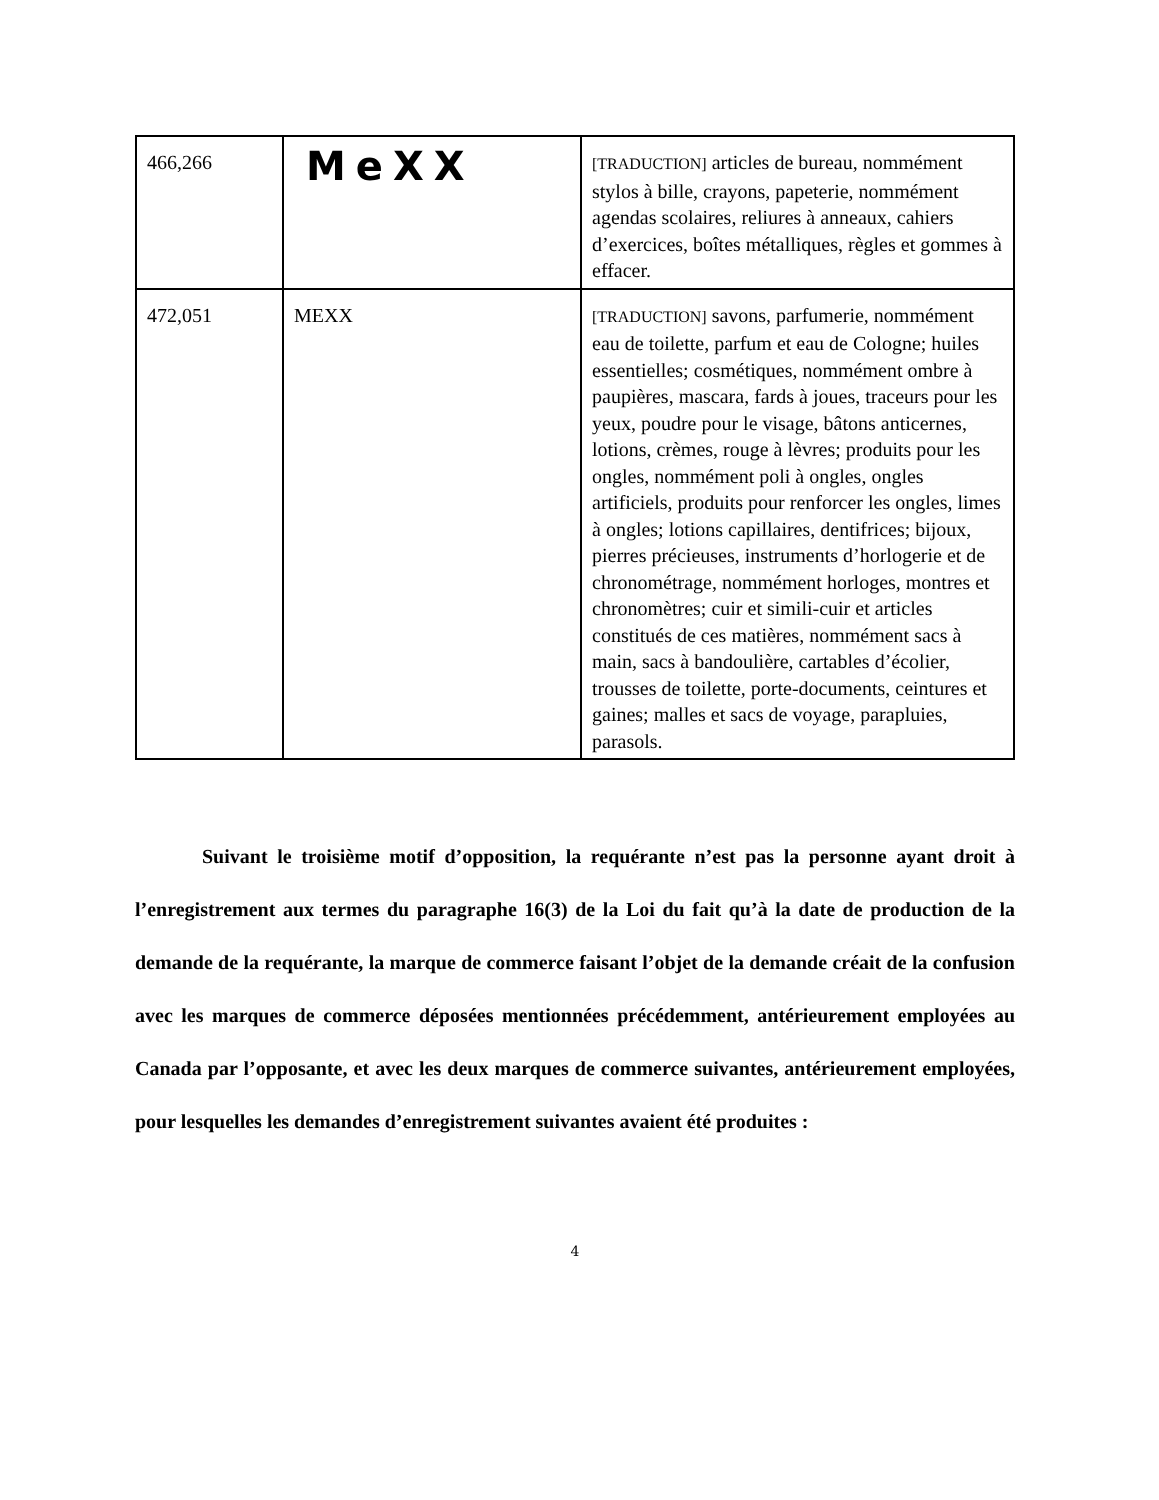| 466,266 | MeXX | [TRADUCTION] articles de bureau, nommément stylos à bille, crayons, papeterie, nommément agendas scolaires, reliures à anneaux, cahiers d’exercices, boîtes métalliques, règles et gommes à effacer. |
| 472,051 | MEXX | [TRADUCTION] savons, parfumerie, nommément eau de toilette, parfum et eau de Cologne; huiles essentielles; cosmétiques, nommément ombre à paupières, mascara, fards à joues, traceurs pour les yeux, poudre pour le visage, bâtons anticernes, lotions, crèmes, rouge à lèvres; produits pour les ongles, nommément poli à ongles, ongles artificiels, produits pour renforcer les ongles, limes à ongles; lotions capillaires, dentifrices; bijoux, pierres précieuses, instruments d’horlogerie et de chronométrage, nommément horloges, montres et chronomètres; cuir et simili-cuir et articles constitués de ces matières, nommément sacs à main, sacs à bandoulière, cartables d’écolier, trousses de toilette, porte-documents, ceintures et gaines; malles et sacs de voyage, parapluies, parasols. |
Suivant le troisième motif d’opposition, la requérante n’est pas la personne ayant droit à l’enregistrement aux termes du paragraphe 16(3) de la Loi du fait qu’à la date de production de la demande de la requérante, la marque de commerce faisant l’objet de la demande créait de la confusion avec les marques de commerce déposées mentionnées précédemment, antérieurement employées au Canada par l’opposante, et avec les deux marques de commerce suivantes, antérieurement employées, pour lesquelles les demandes d’enregistrement suivantes avaient été produites :
4